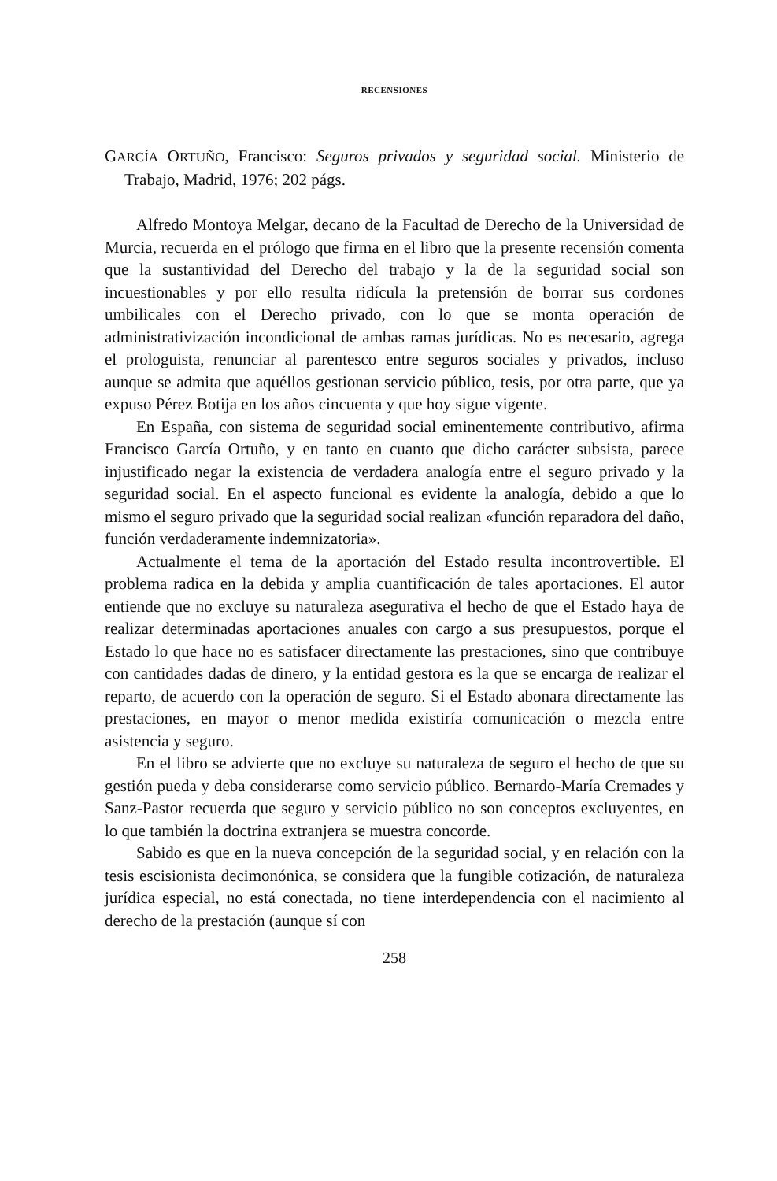RECENSIONES
GARCÍA ORTUÑO, Francisco: Seguros privados y seguridad social. Ministerio de Trabajo, Madrid, 1976; 202 págs.
Alfredo Montoya Melgar, decano de la Facultad de Derecho de la Universidad de Murcia, recuerda en el prólogo que firma en el libro que la presente recensión comenta que la sustantividad del Derecho del trabajo y la de la seguridad social son incuestionables y por ello resulta ridícula la pretensión de borrar sus cordones umbilicales con el Derecho privado, con lo que se monta operación de administrativización incondicional de ambas ramas jurídicas. No es necesario, agrega el prologuista, renunciar al parentesco entre seguros sociales y privados, incluso aunque se admita que aquéllos gestionan servicio público, tesis, por otra parte, que ya expuso Pérez Botija en los años cincuenta y que hoy sigue vigente.
En España, con sistema de seguridad social eminentemente contributivo, afirma Francisco García Ortuño, y en tanto en cuanto que dicho carácter subsista, parece injustificado negar la existencia de verdadera analogía entre el seguro privado y la seguridad social. En el aspecto funcional es evidente la analogía, debido a que lo mismo el seguro privado que la seguridad social realizan «función reparadora del daño, función verdaderamente indemnizatoria».
Actualmente el tema de la aportación del Estado resulta incontrovertible. El problema radica en la debida y amplia cuantificación de tales aportaciones. El autor entiende que no excluye su naturaleza asegurativa el hecho de que el Estado haya de realizar determinadas aportaciones anuales con cargo a sus presupuestos, porque el Estado lo que hace no es satisfacer directamente las prestaciones, sino que contribuye con cantidades dadas de dinero, y la entidad gestora es la que se encarga de realizar el reparto, de acuerdo con la operación de seguro. Si el Estado abonara directamente las prestaciones, en mayor o menor medida existiría comunicación o mezcla entre asistencia y seguro.
En el libro se advierte que no excluye su naturaleza de seguro el hecho de que su gestión pueda y deba considerarse como servicio público. Bernardo-María Cremades y Sanz-Pastor recuerda que seguro y servicio público no son conceptos excluyentes, en lo que también la doctrina extranjera se muestra concorde.
Sabido es que en la nueva concepción de la seguridad social, y en relación con la tesis escisionista decimonónica, se considera que la fungible cotización, de naturaleza jurídica especial, no está conectada, no tiene interdependencia con el nacimiento al derecho de la prestación (aunque sí con
258